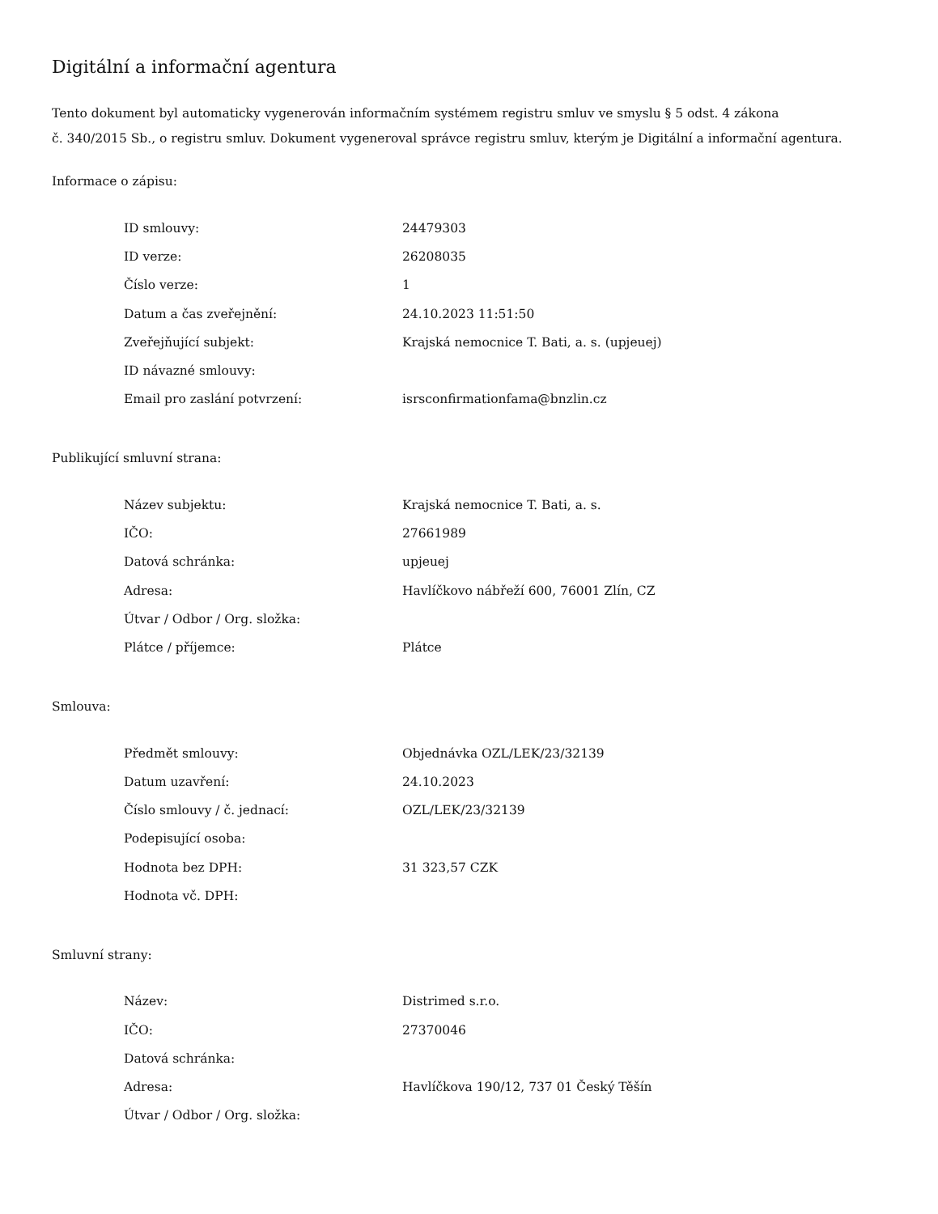Digitální a informační agentura
Tento dokument byl automaticky vygenerován informačním systémem registru smluv ve smyslu § 5 odst. 4 zákona
č. 340/2015 Sb., o registru smluv. Dokument vygeneroval správce registru smluv, kterým je Digitální a informační agentura.
Informace o zápisu:
| ID smlouvy: | 24479303 |
| ID verze: | 26208035 |
| Číslo verze: | 1 |
| Datum a čas zveřejnění: | 24.10.2023 11:51:50 |
| Zveřejňující subjekt: | Krajská nemocnice T. Bati, a. s. (upjeuej) |
| ID návazné smlouvy: | |
| Email pro zaslání potvrzení: | isrsconfirmationfama@bnzlin.cz |
Publikující smluvní strana:
| Název subjektu: | Krajská nemocnice T. Bati, a. s. |
| IČO: | 27661989 |
| Datová schránka: | upjeuej |
| Adresa: | Havlíčkovo nábřeží 600, 76001 Zlín, CZ |
| Útvar / Odbor / Org. složka: | |
| Plátce / příjemce: | Plátce |
Smlouva:
| Předmět smlouvy: | Objednávka OZL/LEK/23/32139 |
| Datum uzavření: | 24.10.2023 |
| Číslo smlouvy / č. jednací: | OZL/LEK/23/32139 |
| Podepisující osoba: | |
| Hodnota bez DPH: | 31 323,57 CZK |
| Hodnota vč. DPH: | |
Smluvní strany:
| Název: | Distrimed s.r.o. |
| IČO: | 27370046 |
| Datová schránka: | |
| Adresa: | Havlíčkova 190/12, 737 01 Český Těšín |
| Útvar / Odbor / Org. složka: | |